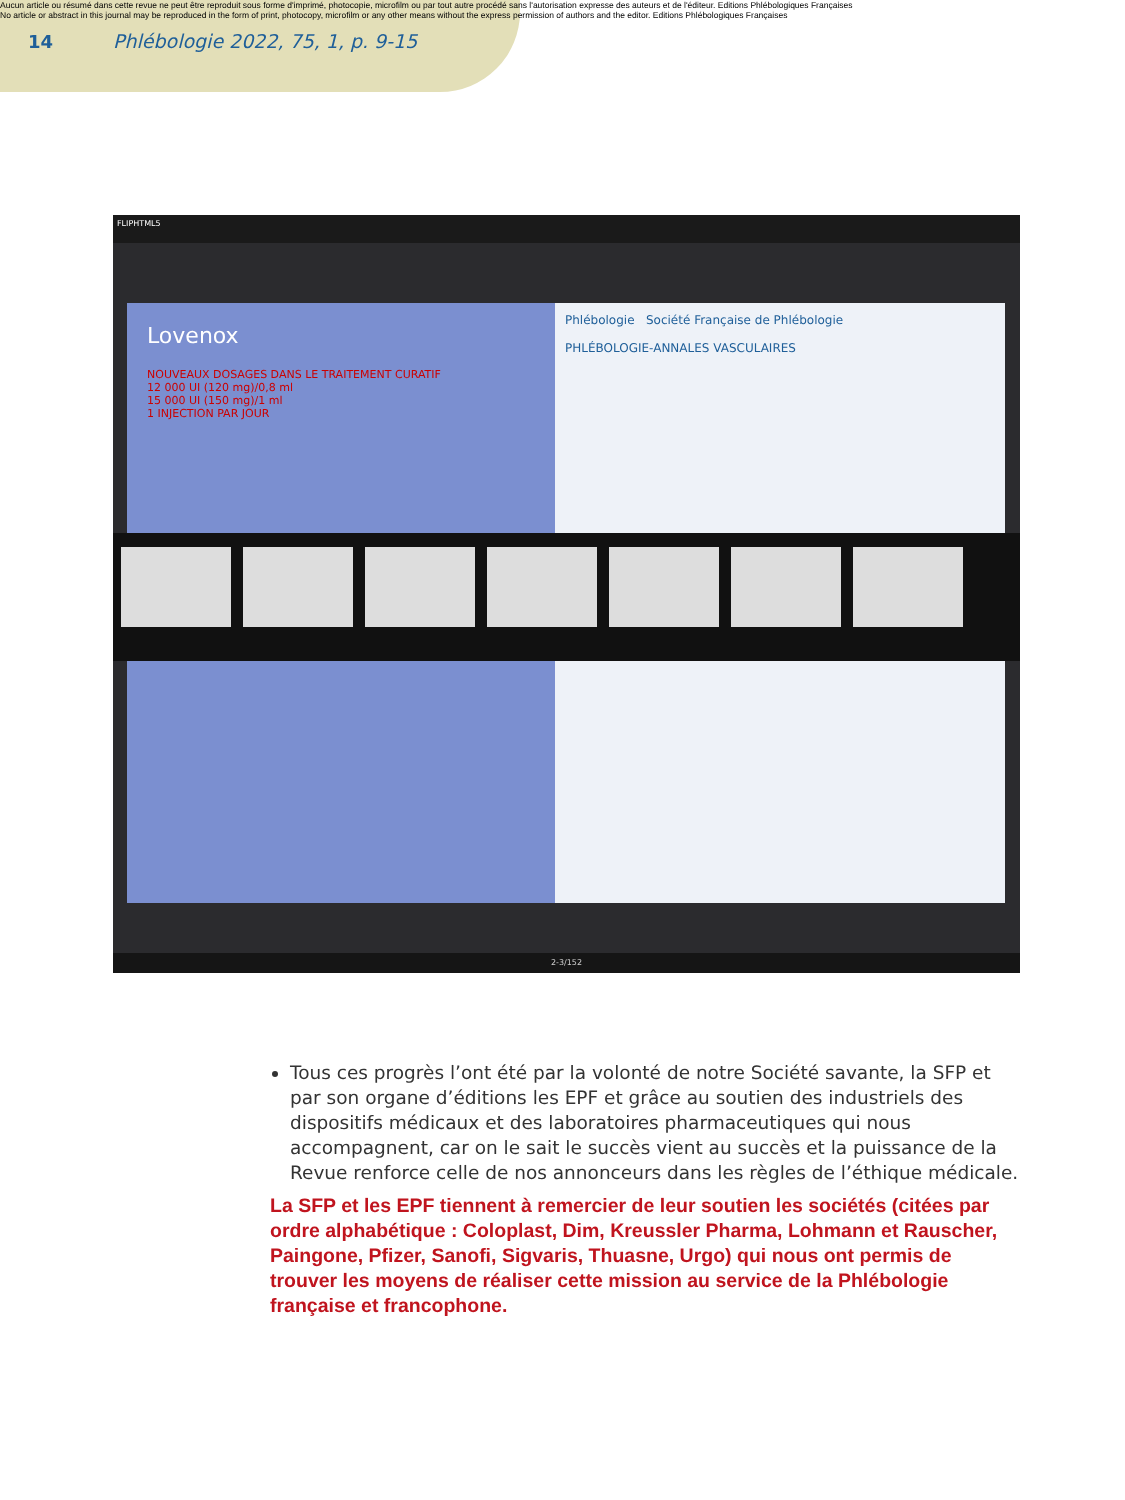Aucun article ou résumé dans cette revue ne peut être reproduit sous forme d'imprimé, photocopie, microfilm ou par tout autre procédé sans l'autorisation expresse des auteurs et de l'éditeur. Editions Phlébologiques Françaises
No article or abstract in this journal may be reproduced in the form of print, photocopy, microfilm or any other means without the express permission of authors and the editor. Editions Phlébologiques Françaises
14
Phlébologie 2022, 75, 1, p. 9-15
FLIPHTML5
Lovenox
NOUVEAUX DOSAGES DANS LE TRAITEMENT CURATIF
12 000 UI (120 mg)/0,8 ml
15 000 UI (150 mg)/1 ml
1 INJECTION PAR JOUR
Phlébologie Société Française de Phlébologie
PHLÉBOLOGIE-ANNALES VASCULAIRES
2-3/152
Tous ces progrès l’ont été par la volonté de notre Société savante, la SFP et par son organe d’éditions les EPF et grâce au soutien des industriels des dispositifs médicaux et des laboratoires pharmaceutiques qui nous accompagnent, car on le sait le succès vient au succès et la puissance de la Revue renforce celle de nos annonceurs dans les règles de l’éthique médicale.
La SFP et les EPF tiennent à remercier de leur soutien les sociétés (citées par ordre alphabétique : Coloplast, Dim, Kreussler Pharma, Lohmann et Rauscher, Paingone, Pfizer, Sanofi, Sigvaris, Thuasne, Urgo) qui nous ont permis de trouver les moyens de réaliser cette mission au service de la Phlébologie française et francophone.